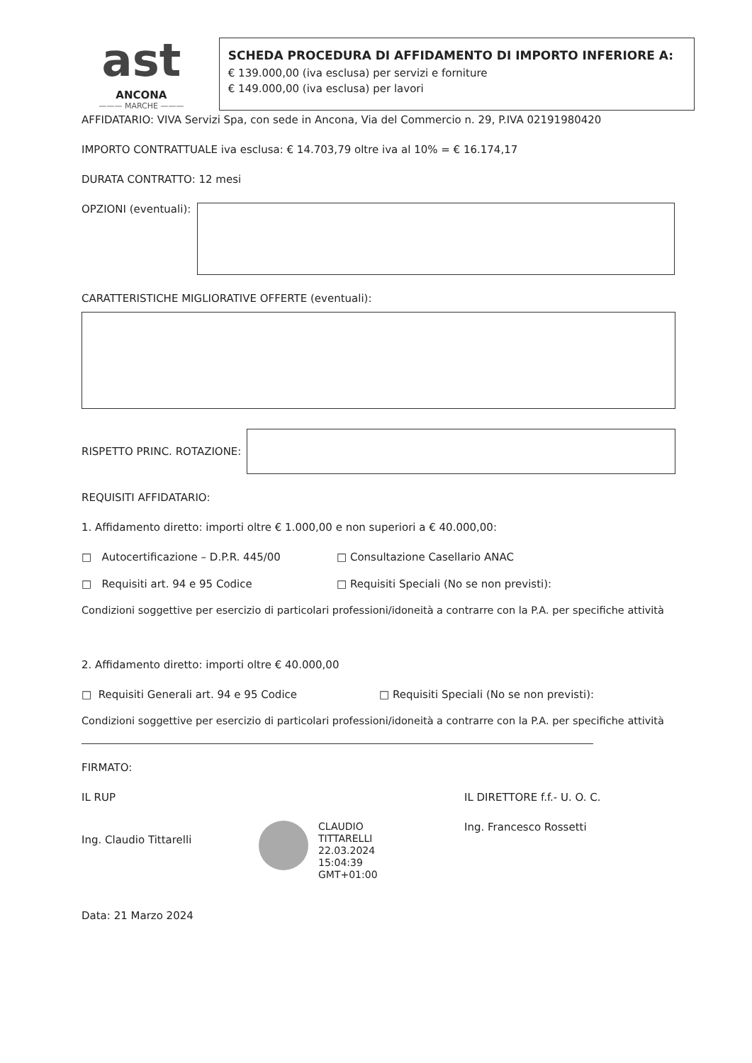ast
ANCONA
——— MARCHE ———
SCHEDA PROCEDURA DI AFFIDAMENTO DI IMPORTO INFERIORE A:
€ 139.000,00 (iva esclusa) per servizi e forniture
€ 149.000,00 (iva esclusa) per lavori
AFFIDATARIO: VIVA Servizi Spa, con sede in Ancona, Via del Commercio n. 29, P.IVA 02191980420
IMPORTO CONTRATTUALE iva esclusa: € 14.703,79 oltre iva al 10% = € 16.174,17
DURATA CONTRATTO: 12 mesi
OPZIONI (eventuali):
CARATTERISTICHE MIGLIORATIVE OFFERTE (eventuali):
RISPETTO PRINC. ROTAZIONE:
REQUISITI AFFIDATARIO:
1. Affidamento diretto: importi oltre € 1.000,00 e non superiori a € 40.000,00:
□ Autocertificazione – D.P.R. 445/00 □ Consultazione Casellario ANAC
□ Requisiti art. 94 e 95 Codice □ Requisiti Speciali (No se non previsti):
Condizioni soggettive per esercizio di particolari professioni/idoneità a contrarre con la P.A. per specifiche attività
2. Affidamento diretto: importi oltre € 40.000,00
□ Requisiti Generali art. 94 e 95 Codice □ Requisiti Speciali (No se non previsti):
Condizioni soggettive per esercizio di particolari professioni/idoneità a contrarre con la P.A. per specifiche attività
FIRMATO:
IL RUP
Ing. Claudio Tittarelli
CLAUDIO
TITTARELLI
22.03.2024
15:04:39
GMT+01:00
IL DIRETTORE f.f.- U. O. C.
Ing. Francesco Rossetti
Data: 21 Marzo 2024